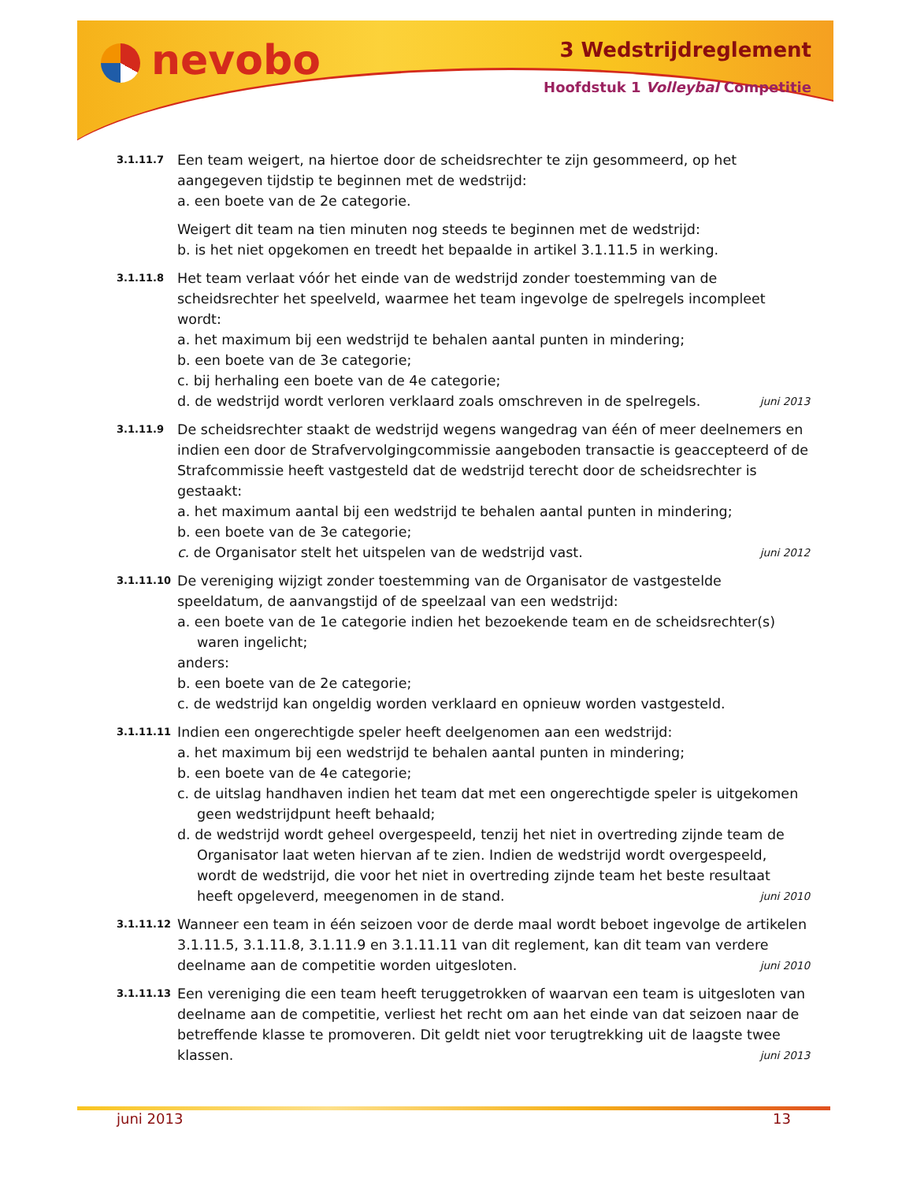nevobo 3 Wedstrijdreglement
Hoofdstuk 1 Volleybal Competitie
3.1.11.7
Een team weigert, na hiertoe door de scheidsrechter te zijn gesommeerd, op het aangegeven tijdstip te beginnen met de wedstrijd:
a. een boete van de 2e categorie.
Weigert dit team na tien minuten nog steeds te beginnen met de wedstrijd:
b. is het niet opgekomen en treedt het bepaalde in artikel 3.1.11.5 in werking.
3.1.11.8
Het team verlaat vóór het einde van de wedstrijd zonder toestemming van de scheidsrechter het speelveld, waarmee het team ingevolge de spelregels incompleet wordt:
a. het maximum bij een wedstrijd te behalen aantal punten in mindering;
b. een boete van de 3e categorie;
c. bij herhaling een boete van de 4e categorie;
d. de wedstrijd wordt verloren verklaard zoals omschreven in de spelregels. juni 2013
3.1.11.9
De scheidsrechter staakt de wedstrijd wegens wangedrag van één of meer deelnemers en indien een door de Strafvervolgingcommissie aangeboden transactie is geaccepteerd of de Strafcommissie heeft vastgesteld dat de wedstrijd terecht door de scheidsrechter is gestaakt:
a. het maximum aantal bij een wedstrijd te behalen aantal punten in mindering;
b. een boete van de 3e categorie;
c. de Organisator stelt het uitspelen van de wedstrijd vast. juni 2012
3.1.11.10
De vereniging wijzigt zonder toestemming van de Organisator de vastgestelde speeldatum, de aanvangstijd of de speelzaal van een wedstrijd:
a. een boete van de 1e categorie indien het bezoekende team en de scheidsrechter(s) waren ingelicht;
anders:
b. een boete van de 2e categorie;
c. de wedstrijd kan ongeldig worden verklaard en opnieuw worden vastgesteld.
3.1.11.11
Indien een ongerechtigde speler heeft deelgenomen aan een wedstrijd:
a. het maximum bij een wedstrijd te behalen aantal punten in mindering;
b. een boete van de 4e categorie;
c. de uitslag handhaven indien het team dat met een ongerechtigde speler is uitgekomen geen wedstrijdpunt heeft behaald;
d. de wedstrijd wordt geheel overgespeeld, tenzij het niet in overtreding zijnde team de Organisator laat weten hiervan af te zien. Indien de wedstrijd wordt overgespeeld, wordt de wedstrijd, die voor het niet in overtreding zijnde team het beste resultaat heeft opgeleverd, meegenomen in de stand. juni 2010
3.1.11.12
Wanneer een team in één seizoen voor de derde maal wordt beboet ingevolge de artikelen 3.1.11.5, 3.1.11.8, 3.1.11.9 en 3.1.11.11 van dit reglement, kan dit team van verdere deelname aan de competitie worden uitgesloten. juni 2010
3.1.11.13
Een vereniging die een team heeft teruggetrokken of waarvan een team is uitgesloten van deelname aan de competitie, verliest het recht om aan het einde van dat seizoen naar de betreffende klasse te promoveren. Dit geldt niet voor terugtrekking uit de laagste twee klassen. juni 2013
juni 2013 13